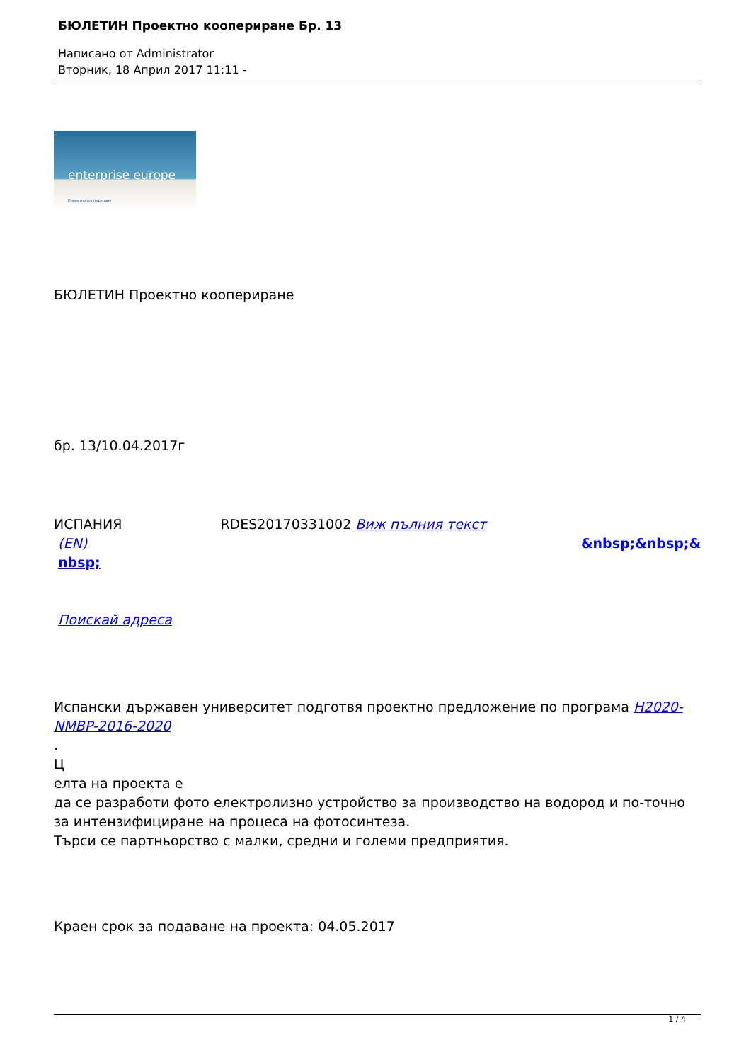БЮЛЕТИН Проектно коопериране Бр. 13
Написано от Administrator
Вторник, 18 Април 2017 11:11 -
enterprise europe
Проектно коопериране
БЮЛЕТИН Проектно коопериране
бр. 13/10.04.2017г
ИСПАНИЯ RDES20170331002 Виж пълния текст
(EN) &nbsp;&nbsp;&
nbsp;
Поискай адреса
Испански държавен университет подготвя проектно предложение по програма H2020-
NMBP-2016-2020
.
Ц
елта на проекта е
да се разработи фото електролизно устройство за производство на водород и по-точно за интензифициране на процеса на фотосинтеза.
Търси се партньорство с малки, средни и големи предприятия.
Краен срок за подаване на проекта: 04.05.2017
1 / 4